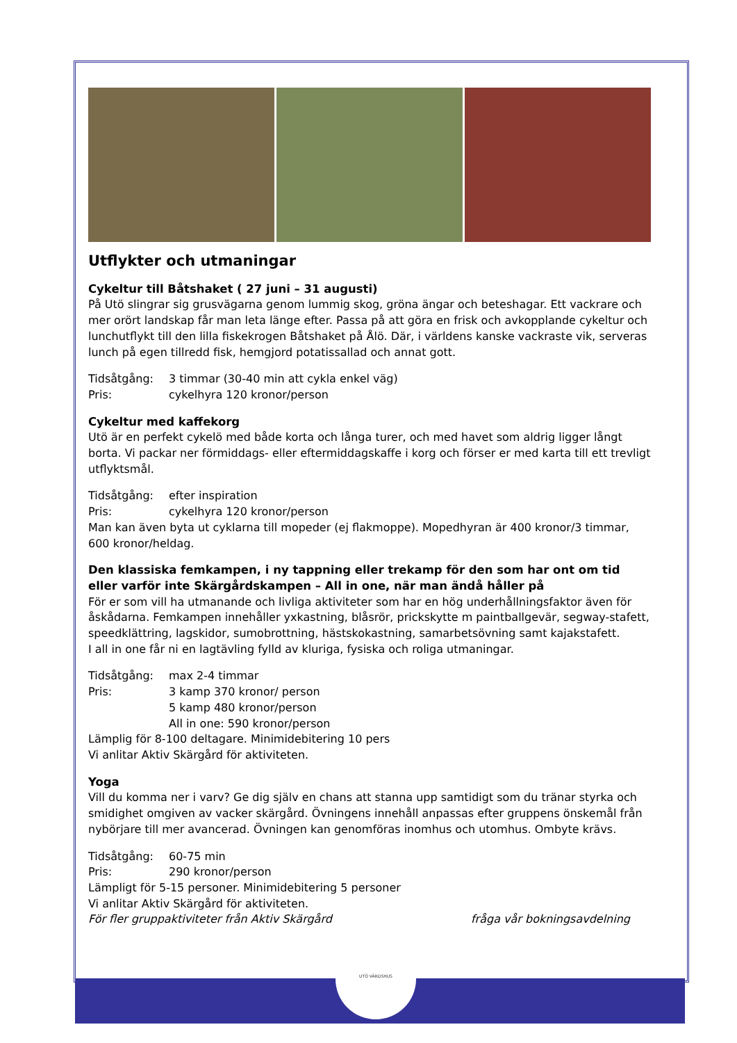Utflykter och utmaningar
Cykeltur till Båtshaket ( 27 juni – 31 augusti)
På Utö slingrar sig grusvägarna genom lummig skog, gröna ängar och beteshagar. Ett vackrare och mer orört landskap får man leta länge efter. Passa på att göra en frisk och avkopplande cykeltur och lunchutflykt till den lilla fiskekrogen Båtshaket på Ålö. Där, i världens kanske vackraste vik, serveras lunch på egen tillredd fisk, hemgjord potatissallad och annat gott.
Tidsåtgång: 3 timmar (30-40 min att cykla enkel väg)
Pris: cykelhyra 120 kronor/person
Cykeltur med kaffekorg
Utö är en perfekt cykelö med både korta och långa turer, och med havet som aldrig ligger långt borta. Vi packar ner förmiddags- eller eftermiddagskaffe i korg och förser er med karta till ett trevligt utflyktsmål.
Tidsåtgång: efter inspiration
Pris: cykelhyra 120 kronor/person
Man kan även byta ut cyklarna till mopeder (ej flakmoppe). Mopedhyran är 400 kronor/3 timmar, 600 kronor/heldag.
Den klassiska femkampen, i ny tappning eller trekamp för den som har ont om tid eller varför inte Skärgårdskampen – All in one, när man ändå håller på
För er som vill ha utmanande och livliga aktiviteter som har en hög underhållningsfaktor även för åskådarna. Femkampen innehåller yxkastning, blåsrör, prickskytte m paintballgevär, segway-stafett, speedklättring, lagskidor, sumobrottning, hästskokastning, samarbetsövning samt kajakstafett.
I all in one får ni en lagtävling fylld av kluriga, fysiska och roliga utmaningar.
Tidsåtgång: max 2-4 timmar
Pris: 3 kamp 370 kronor/ person
5 kamp 480 kronor/person
All in one: 590 kronor/person
Lämplig för 8-100 deltagare. Minimidebitering 10 pers
Vi anlitar Aktiv Skärgård för aktiviteten.
Yoga
Vill du komma ner i varv? Ge dig själv en chans att stanna upp samtidigt som du tränar styrka och smidighet omgiven av vacker skärgård. Övningens innehåll anpassas efter gruppens önskemål från nybörjare till mer avancerad. Övningen kan genomföras inomhus och utomhus. Ombyte krävs.
Tidsåtgång: 60-75 min
Pris: 290 kronor/person
Lämpligt för 5-15 personer. Minimidebitering 5 personer
Vi anlitar Aktiv Skärgård för aktiviteten.
För fler gruppaktiviteter från Aktiv Skärgård fråga vår bokningsavdelning
UTÖ VÄRDSHUS